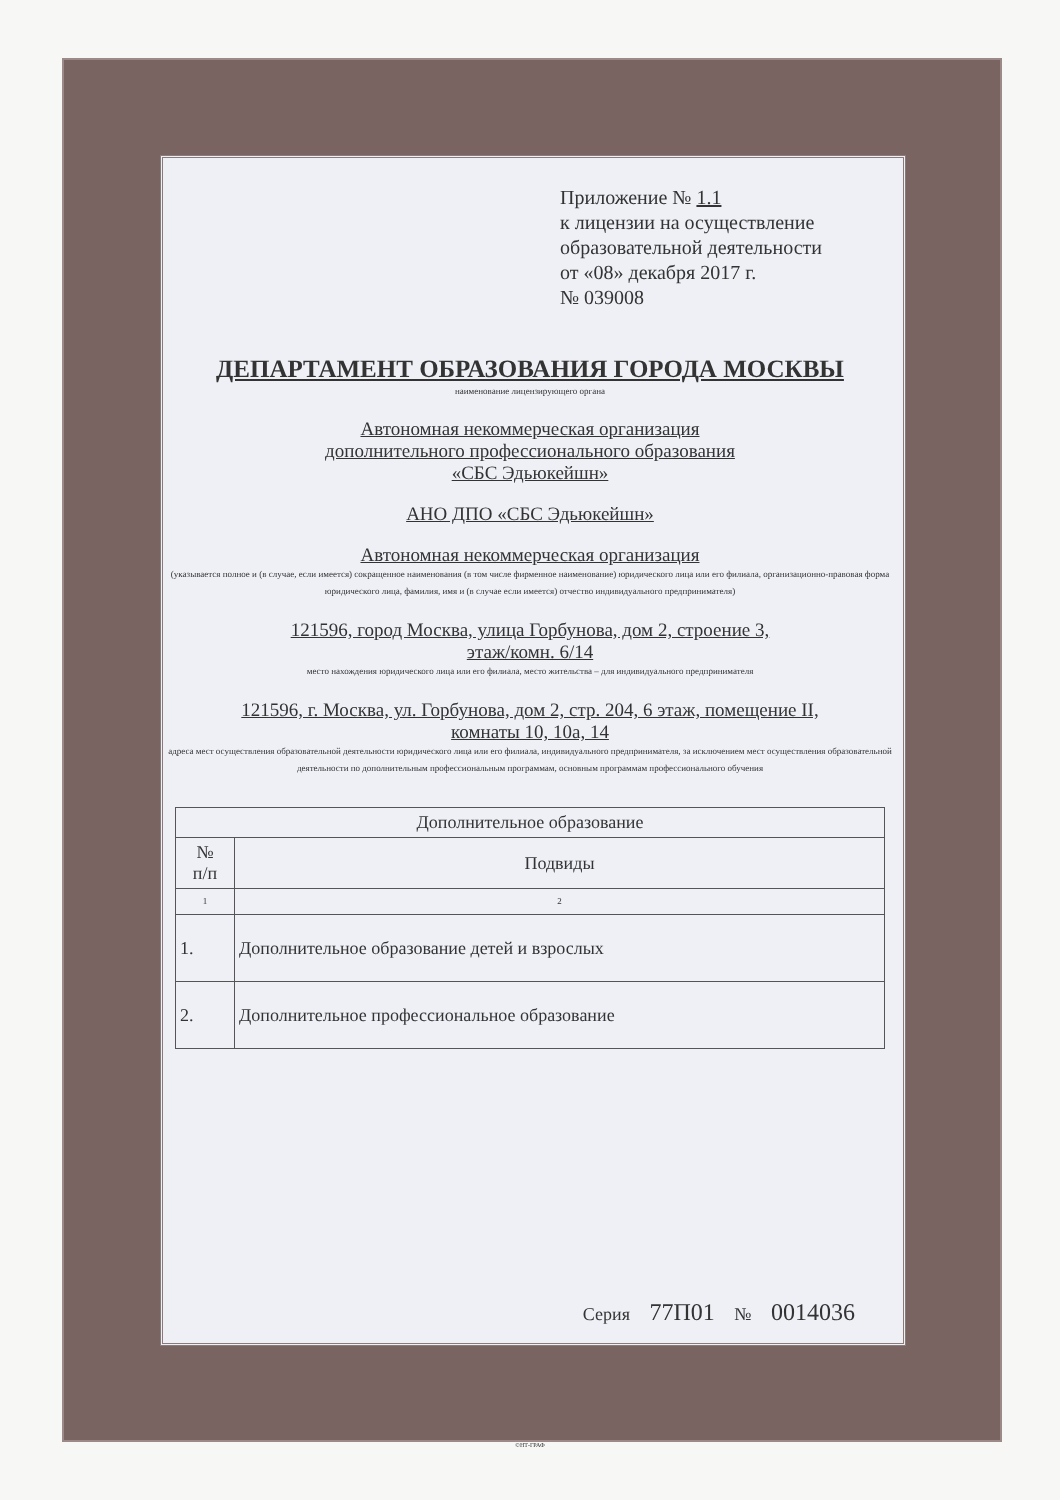Приложение № 1.1
к лицензии на осуществление
образовательной деятельности
от «08» декабря 2017 г.
№ 039008
ДЕПАРТАМЕНТ ОБРАЗОВАНИЯ ГОРОДА МОСКВЫ
наименование лицензирующего органа
Автономная некоммерческая организация
дополнительного профессионального образования
«СБС Эдьюкейшн»
АНО ДПО «СБС Эдьюкейшн»
Автономная некоммерческая организация
(указывается полное и (в случае, если имеется) сокращенное наименования (в том числе фирменное наименование) юридического лица или его филиала, организационно-правовая форма юридического лица, фамилия, имя и (в случае если имеется) отчество индивидуального предпринимателя)
121596, город Москва, улица Горбунова, дом 2, строение 3,
этаж/комн. 6/14
место нахождения юридического лица или его филиала, место жительства – для индивидуального предпринимателя
121596, г. Москва, ул. Горбунова, дом 2, стр. 204, 6 этаж, помещение II,
комнаты 10, 10а, 14
адреса мест осуществления образовательной деятельности юридического лица или его филиала, индивидуального предпринимателя, за исключением мест осуществления образовательной деятельности по дополнительным профессиональным программам, основным программам профессионального обучения
| Дополнительное образование | |
| --- | --- |
| № п/п | Подвиды |
| 1 | 2 |
| 1. | Дополнительное образование детей и взрослых |
| 2. | Дополнительное профессиональное образование |
Серия 77П01 № 0014036
©НТ-ГРАФ